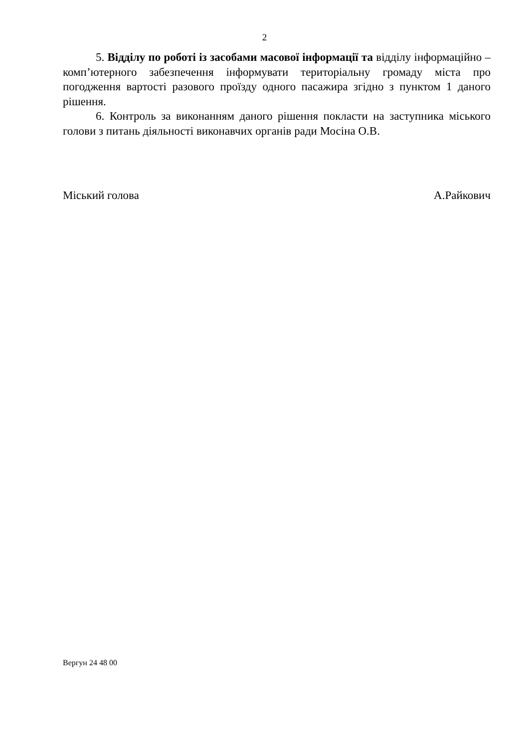2
5. Відділу по роботі із засобами масової інформації та відділу інформаційно – комп’ютерного забезпечення інформувати територіальну громаду міста про погодження вартості разового проїзду одного пасажира згідно з пунктом 1 даного рішення.
6. Контроль за виконанням даного рішення покласти на заступника міського голови з питань діяльності виконавчих органів ради Мосіна О.В.
Міський голова А.Райкович
Вергун 24 48 00